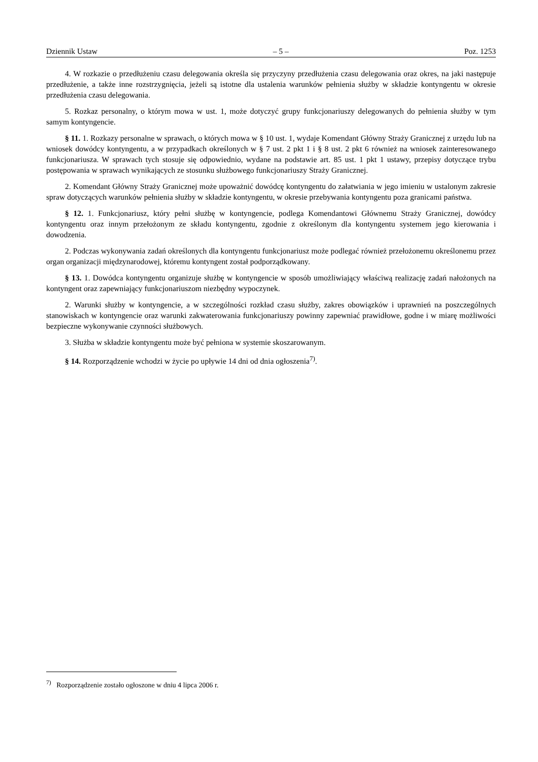Dziennik Ustaw – 5 – Poz. 1253
4. W rozkazie o przedłużeniu czasu delegowania określa się przyczyny przedłużenia czasu delegowania oraz okres, na jaki następuje przedłużenie, a także inne rozstrzygnięcia, jeżeli są istotne dla ustalenia warunków pełnienia służby w składzie kontyngentu w okresie przedłużenia czasu delegowania.
5. Rozkaz personalny, o którym mowa w ust. 1, może dotyczyć grupy funkcjonariuszy delegowanych do pełnienia służby w tym samym kontyngencie.
§ 11. 1. Rozkazy personalne w sprawach, o których mowa w § 10 ust. 1, wydaje Komendant Główny Straży Granicznej z urzędu lub na wniosek dowódcy kontyngentu, a w przypadkach określonych w § 7 ust. 2 pkt 1 i § 8 ust. 2 pkt 6 również na wniosek zainteresowanego funkcjonariusza. W sprawach tych stosuje się odpowiednio, wydane na podstawie art. 85 ust. 1 pkt 1 ustawy, przepisy dotyczące trybu postępowania w sprawach wynikających ze stosunku służbowego funkcjonariuszy Straży Granicznej.
2. Komendant Główny Straży Granicznej może upoważnić dowódcę kontyngentu do załatwiania w jego imieniu w ustalonym zakresie spraw dotyczących warunków pełnienia służby w składzie kontyngentu, w okresie przebywania kontyngentu poza granicami państwa.
§ 12. 1. Funkcjonariusz, który pełni służbę w kontyngencie, podlega Komendantowi Głównemu Straży Granicznej, dowódcy kontyngentu oraz innym przełożonym ze składu kontyngentu, zgodnie z określonym dla kontyngentu systemem jego kierowania i dowodzenia.
2. Podczas wykonywania zadań określonych dla kontyngentu funkcjonariusz może podlegać również przełożonemu określonemu przez organ organizacji międzynarodowej, któremu kontyngent został podporządkowany.
§ 13. 1. Dowódca kontyngentu organizuje służbę w kontyngencie w sposób umożliwiający właściwą realizację zadań nałożonych na kontyngent oraz zapewniający funkcjonariuszom niezbędny wypoczynek.
2. Warunki służby w kontyngencie, a w szczególności rozkład czasu służby, zakres obowiązków i uprawnień na poszczególnych stanowiskach w kontyngencie oraz warunki zakwaterowania funkcjonariuszy powinny zapewniać prawidłowe, godne i w miarę możliwości bezpieczne wykonywanie czynności służbowych.
3. Służba w składzie kontyngentu może być pełniona w systemie skoszarowanym.
§ 14. Rozporządzenie wchodzi w życie po upływie 14 dni od dnia ogłoszenia<sup>7)</sup>.
<sup>7)</sup> Rozporządzenie zostało ogłoszone w dniu 4 lipca 2006 r.